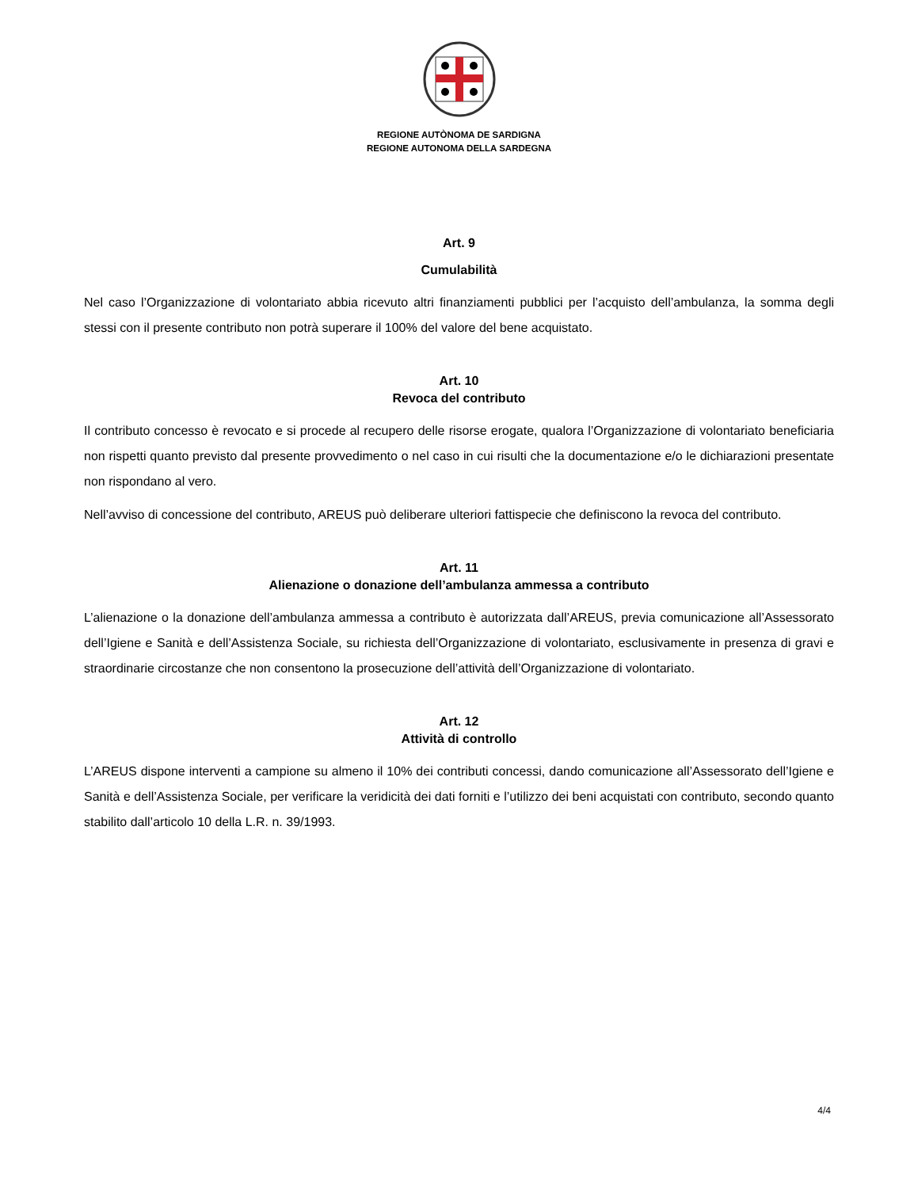REGIONE AUTÒNOMA DE SARDIGNA
REGIONE AUTONOMA DELLA SARDEGNA
Art. 9
Cumulabilità
Nel caso l’Organizzazione di volontariato abbia ricevuto altri finanziamenti pubblici per l’acquisto dell’ambulanza, la somma degli stessi con il presente contributo non potrà superare il 100% del valore del bene acquistato.
Art. 10
Revoca del contributo
Il contributo concesso è revocato e si procede al recupero delle risorse erogate, qualora l’Organizzazione di volontariato beneficiaria non rispetti quanto previsto dal presente provvedimento o nel caso in cui risulti che la documentazione e/o le dichiarazioni presentate non rispondano al vero.
Nell’avviso di concessione del contributo, AREUS può deliberare ulteriori fattispecie che definiscono la revoca del contributo.
Art. 11
Alienazione o donazione dell’ambulanza ammessa a contributo
L’alienazione o la donazione dell’ambulanza ammessa a contributo è autorizzata dall’AREUS, previa comunicazione all’Assessorato dell’Igiene e Sanità e dell’Assistenza Sociale, su richiesta dell’Organizzazione di volontariato, esclusivamente in presenza di gravi e straordinarie circostanze che non consentono la prosecuzione dell’attività dell’Organizzazione di volontariato.
Art. 12
Attività di controllo
L’AREUS dispone interventi a campione su almeno il 10% dei contributi concessi, dando comunicazione all’Assessorato dell’Igiene e Sanità e dell’Assistenza Sociale, per verificare la veridicità dei dati forniti e l’utilizzo dei beni acquistati con contributo, secondo quanto stabilito dall’articolo 10 della L.R. n. 39/1993.
4/4